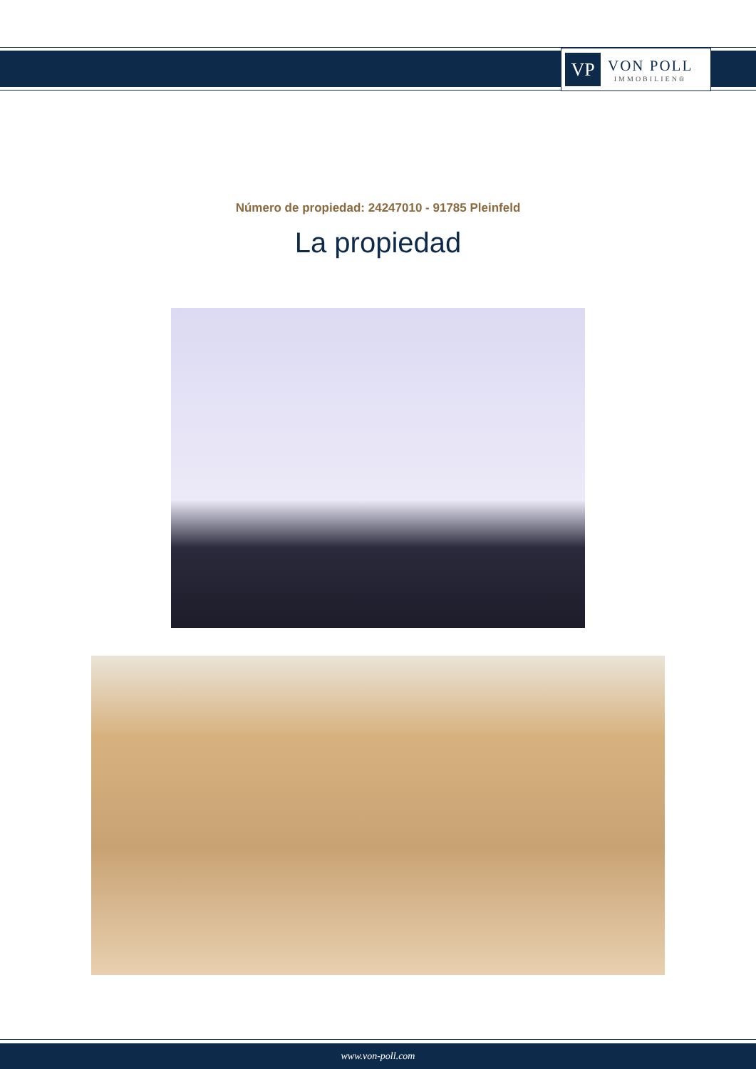VP
VON POLL
IMMOBILIEN®
Número de propiedad: 24247010 - 91785 Pleinfeld
La propiedad
www.von-poll.com